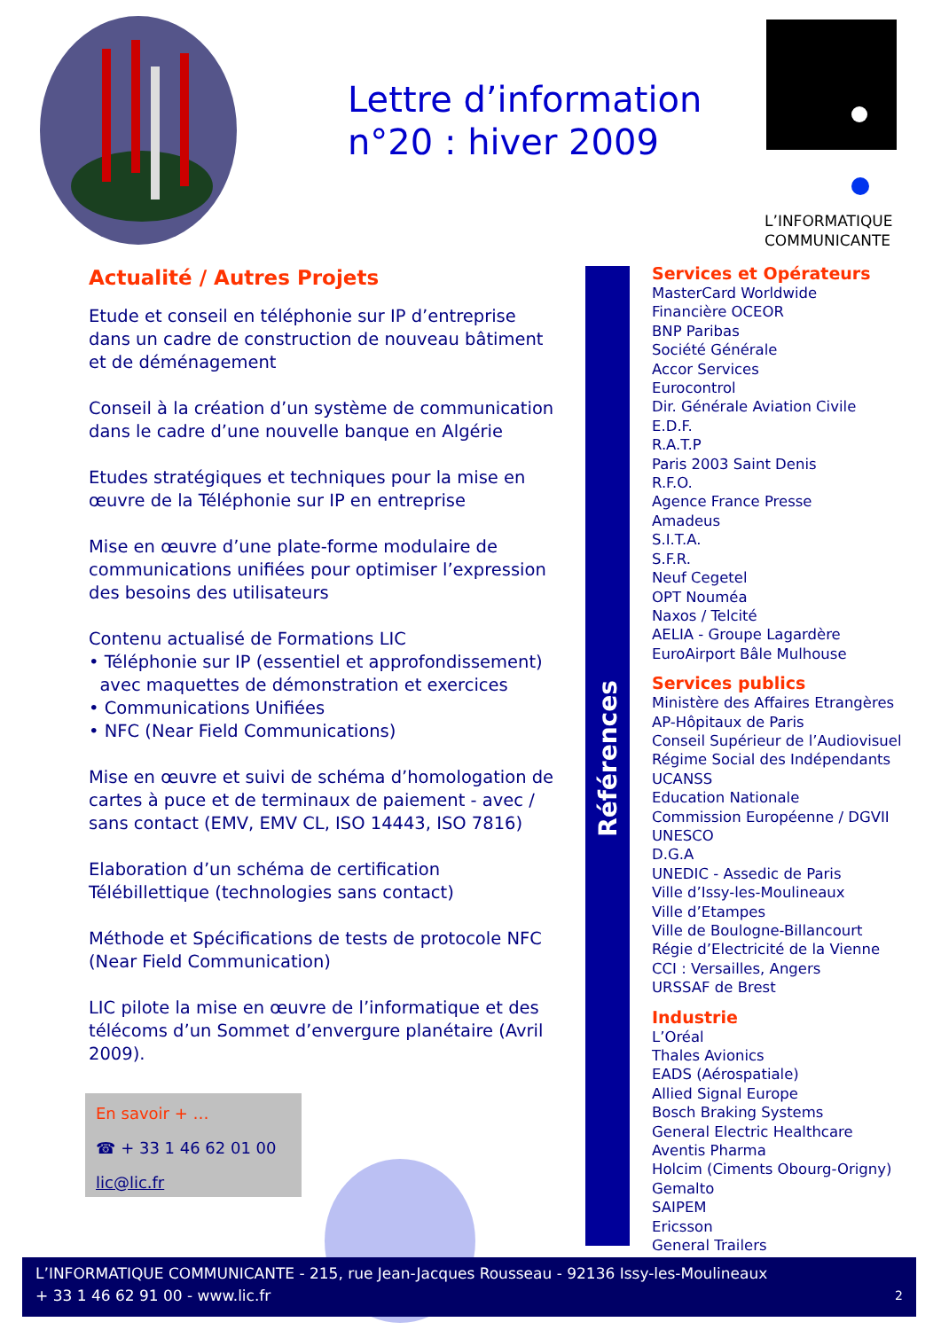Lettre d’information
n°20 : hiver 2009
L’INFORMATIQUE
COMMUNICANTE
Actualité / Autres Projets
Etude et conseil en téléphonie sur IP d’entreprise dans un cadre de construction de nouveau bâtiment et de déménagement
Conseil à la création d’un système de communication dans le cadre d’une nouvelle banque en Algérie
Etudes stratégiques et techniques pour la mise en œuvre de la Téléphonie sur IP en entreprise
Mise en œuvre d’une plate-forme modulaire de communications unifiées pour optimiser l’expression des besoins des utilisateurs
Contenu actualisé de Formations LIC
• Téléphonie sur IP (essentiel et approfondissement)
avec maquettes de démonstration et exercices
• Communications Unifiées
• NFC (Near Field Communications)
Mise en œuvre et suivi de schéma d’homologation de cartes à puce et de terminaux de paiement - avec / sans contact (EMV, EMV CL, ISO 14443, ISO 7816)
Elaboration d’un schéma de certification Télébillettique (technologies sans contact)
Méthode et Spécifications de tests de protocole NFC (Near Field Communication)
LIC pilote la mise en œuvre de l’informatique et des télécoms d’un Sommet d’envergure planétaire (Avril 2009).
Références
Services et Opérateurs
MasterCard Worldwide
Financière OCEOR
BNP Paribas
Société Générale
Accor Services
Eurocontrol
Dir. Générale Aviation Civile
E.D.F.
R.A.T.P
Paris 2003 Saint Denis
R.F.O.
Agence France Presse
Amadeus
S.I.T.A.
S.F.R.
Neuf Cegetel
OPT Nouméa
Naxos / Telcité
AELIA - Groupe Lagardère
EuroAirport Bâle Mulhouse
Services publics
Ministère des Affaires Etrangères
AP-Hôpitaux de Paris
Conseil Supérieur de l’Audiovisuel
Régime Social des Indépendants
UCANSS
Education Nationale
Commission Européenne / DGVII
UNESCO
D.G.A
UNEDIC - Assedic de Paris
Ville d’Issy-les-Moulineaux
Ville d’Etampes
Ville de Boulogne-Billancourt
Régie d’Electricité de la Vienne
CCI : Versailles, Angers
URSSAF de Brest
Industrie
L’Oréal
Thales Avionics
EADS (Aérospatiale)
Allied Signal Europe
Bosch Braking Systems
General Electric Healthcare
Aventis Pharma
Holcim (Ciments Obourg-Origny)
Gemalto
SAIPEM
Ericsson
General Trailers
En savoir + …
☎ + 33 1 46 62 01 00
lic@lic.fr
L’INFORMATIQUE COMMUNICANTE - 215, rue Jean-Jacques Rousseau - 92136 Issy-les-Moulineaux
+ 33 1 46 62 91 00 - www.lic.fr 2